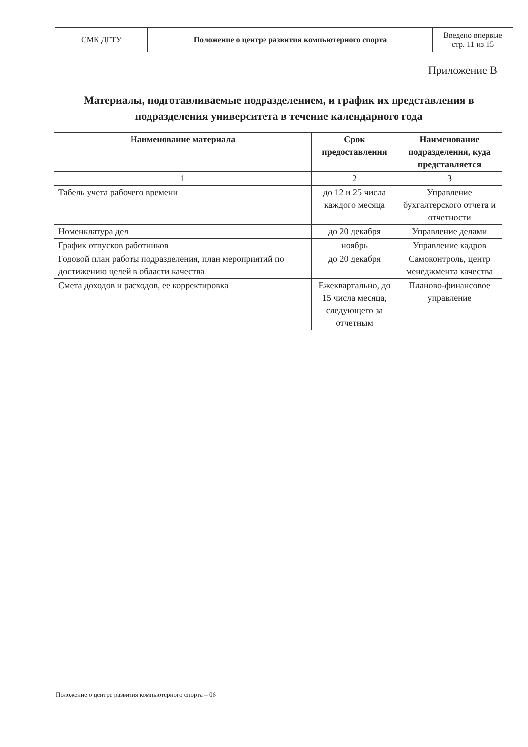| СМК ДГТУ | Положение о центре развития компьютерного спорта | Введено впервые стр. 11 из 15 |
Приложение В
Материалы, подготавливаемые подразделением, и график их представления в подразделения университета в течение календарного года
| Наименование материала | Срок предоставления | Наименование подразделения, куда представляется |
| --- | --- | --- |
| 1 | 2 | 3 |
| Табель учета рабочего времени | до 12 и 25 числа каждого месяца | Управление бухгалтерского отчета и отчетности |
| Номенклатура дел | до 20 декабря | Управление делами |
| График отпусков работников | ноябрь | Управление кадров |
| Годовой план работы подразделения, план мероприятий по достижению целей в области качества | до 20 декабря | Самоконтроль, центр менеджмента качества |
| Смета доходов и расходов, ее корректировка | Ежеквартально, до 15 числа месяца, следующего за отчетным | Планово-финансовое управление |
Положение о центре развития компьютерного спорта – 06